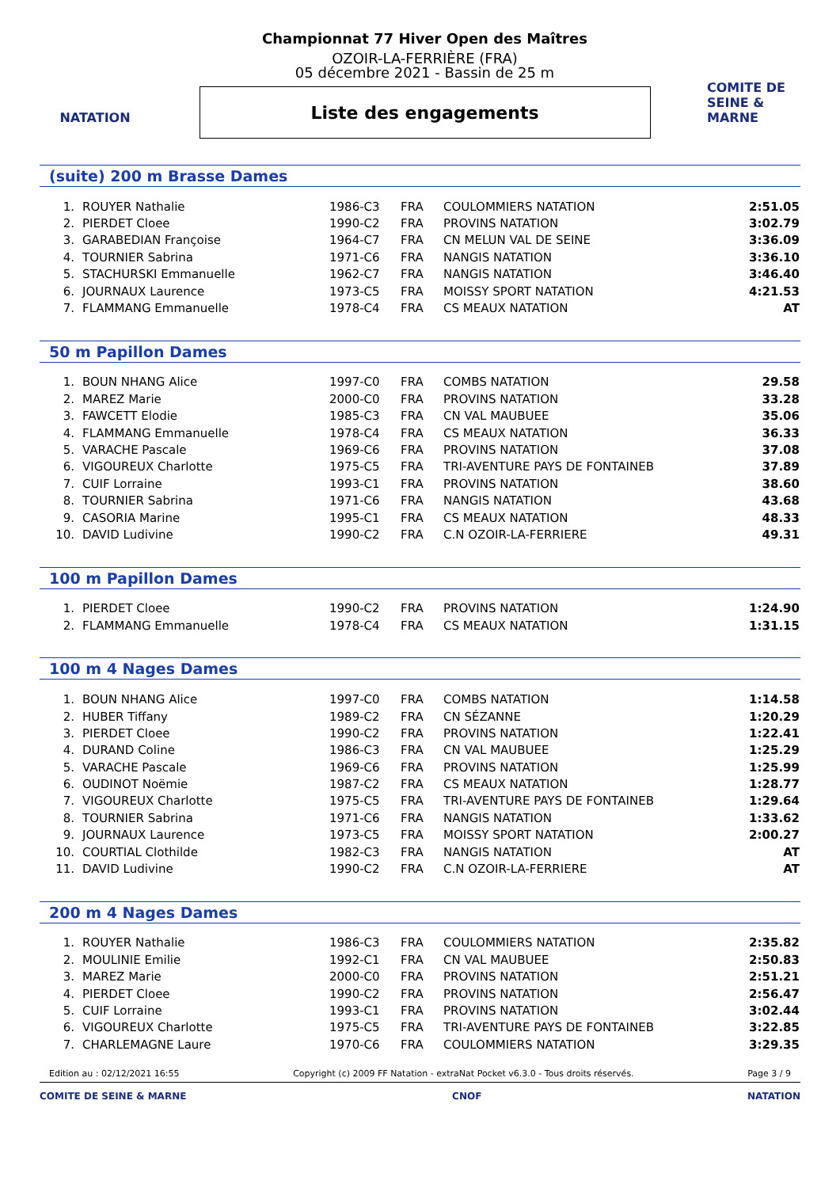NATATION
Championnat 77 Hiver Open des Maîtres
OZOIR-LA-FERRIÈRE (FRA)
05 décembre 2021 - Bassin de 25 m
Liste des engagements
COMITE DE SEINE & MARNE
(suite) 200 m Brasse Dames
| 1. | ROUYER Nathalie | 1986-C3 | FRA | COULOMMIERS NATATION | 2:51.05 |
| 2. | PIERDET Cloee | 1990-C2 | FRA | PROVINS NATATION | 3:02.79 |
| 3. | GARABEDIAN Françoise | 1964-C7 | FRA | CN MELUN VAL DE SEINE | 3:36.09 |
| 4. | TOURNIER Sabrina | 1971-C6 | FRA | NANGIS NATATION | 3:36.10 |
| 5. | STACHURSKI Emmanuelle | 1962-C7 | FRA | NANGIS NATATION | 3:46.40 |
| 6. | JOURNAUX Laurence | 1973-C5 | FRA | MOISSY SPORT NATATION | 4:21.53 |
| 7. | FLAMMANG Emmanuelle | 1978-C4 | FRA | CS MEAUX NATATION | AT |
50 m Papillon Dames
| 1. | BOUN NHANG Alice | 1997-C0 | FRA | COMBS NATATION | 29.58 |
| 2. | MAREZ Marie | 2000-C0 | FRA | PROVINS NATATION | 33.28 |
| 3. | FAWCETT Elodie | 1985-C3 | FRA | CN VAL MAUBUEE | 35.06 |
| 4. | FLAMMANG Emmanuelle | 1978-C4 | FRA | CS MEAUX NATATION | 36.33 |
| 5. | VARACHE Pascale | 1969-C6 | FRA | PROVINS NATATION | 37.08 |
| 6. | VIGOUREUX Charlotte | 1975-C5 | FRA | TRI-AVENTURE PAYS DE FONTAINEB | 37.89 |
| 7. | CUIF Lorraine | 1993-C1 | FRA | PROVINS NATATION | 38.60 |
| 8. | TOURNIER Sabrina | 1971-C6 | FRA | NANGIS NATATION | 43.68 |
| 9. | CASORIA Marine | 1995-C1 | FRA | CS MEAUX NATATION | 48.33 |
| 10. | DAVID Ludivine | 1990-C2 | FRA | C.N OZOIR-LA-FERRIERE | 49.31 |
100 m Papillon Dames
| 1. | PIERDET Cloee | 1990-C2 | FRA | PROVINS NATATION | 1:24.90 |
| 2. | FLAMMANG Emmanuelle | 1978-C4 | FRA | CS MEAUX NATATION | 1:31.15 |
100 m 4 Nages Dames
| 1. | BOUN NHANG Alice | 1997-C0 | FRA | COMBS NATATION | 1:14.58 |
| 2. | HUBER Tiffany | 1989-C2 | FRA | CN SÉZANNE | 1:20.29 |
| 3. | PIERDET Cloee | 1990-C2 | FRA | PROVINS NATATION | 1:22.41 |
| 4. | DURAND Coline | 1986-C3 | FRA | CN VAL MAUBUEE | 1:25.29 |
| 5. | VARACHE Pascale | 1969-C6 | FRA | PROVINS NATATION | 1:25.99 |
| 6. | OUDINOT Noëmie | 1987-C2 | FRA | CS MEAUX NATATION | 1:28.77 |
| 7. | VIGOUREUX Charlotte | 1975-C5 | FRA | TRI-AVENTURE PAYS DE FONTAINEB | 1:29.64 |
| 8. | TOURNIER Sabrina | 1971-C6 | FRA | NANGIS NATATION | 1:33.62 |
| 9. | JOURNAUX Laurence | 1973-C5 | FRA | MOISSY SPORT NATATION | 2:00.27 |
| 10. | COURTIAL Clothilde | 1982-C3 | FRA | NANGIS NATATION | AT |
| 11. | DAVID Ludivine | 1990-C2 | FRA | C.N OZOIR-LA-FERRIERE | AT |
200 m 4 Nages Dames
| 1. | ROUYER Nathalie | 1986-C3 | FRA | COULOMMIERS NATATION | 2:35.82 |
| 2. | MOULINIE Emilie | 1992-C1 | FRA | CN VAL MAUBUEE | 2:50.83 |
| 3. | MAREZ Marie | 2000-C0 | FRA | PROVINS NATATION | 2:51.21 |
| 4. | PIERDET Cloee | 1990-C2 | FRA | PROVINS NATATION | 2:56.47 |
| 5. | CUIF Lorraine | 1993-C1 | FRA | PROVINS NATATION | 3:02.44 |
| 6. | VIGOUREUX Charlotte | 1975-C5 | FRA | TRI-AVENTURE PAYS DE FONTAINEB | 3:22.85 |
| 7. | CHARLEMAGNE Laure | 1970-C6 | FRA | COULOMMIERS NATATION | 3:29.35 |
Edition au : 02/12/2021 16:55 Copyright (c) 2009 FF Natation - extraNat Pocket v6.3.0 - Tous droits réservés. Page 3 / 9
COMITE DE SEINE & MARNE CNOF NATATION